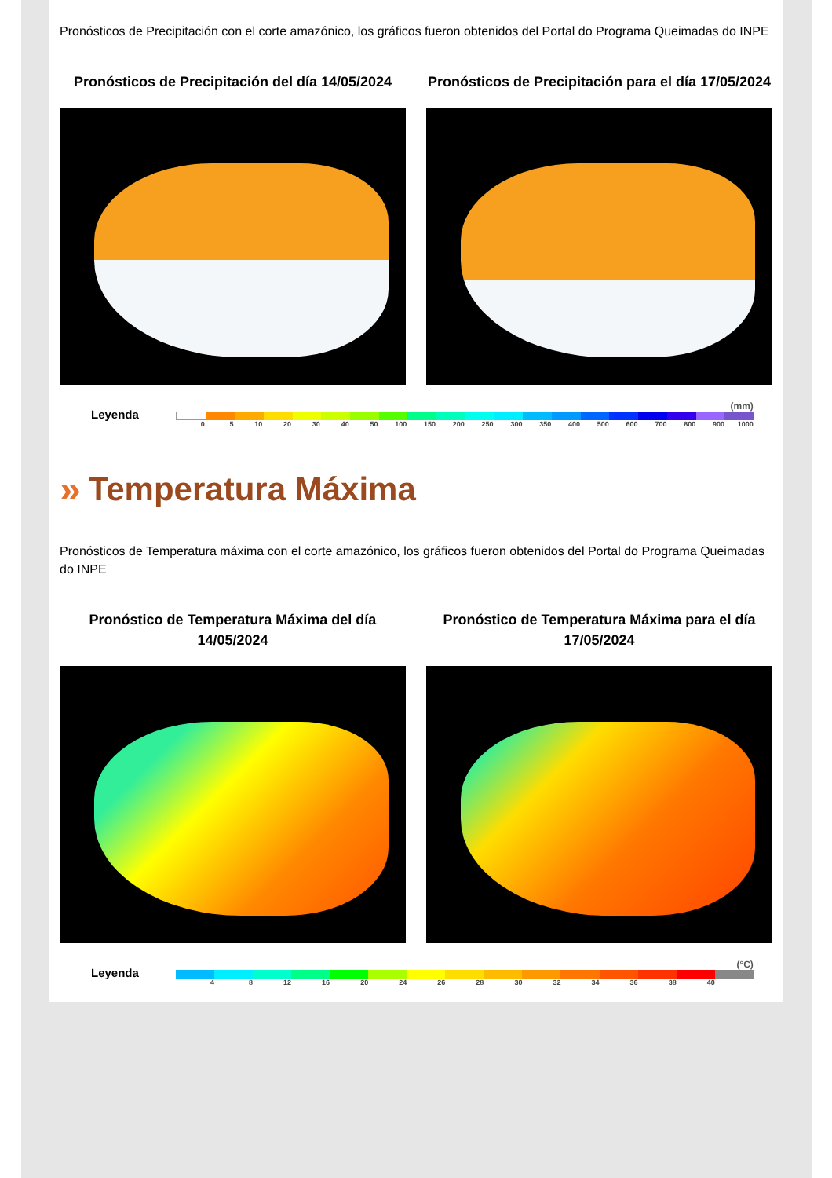Pronósticos de Precipitación con el corte amazónico, los gráficos fueron obtenidos del Portal do Programa Queimadas do INPE
Pronósticos de Precipitación del día 14/05/2024
Pronósticos de Precipitación para el día 17/05/2024
Leyenda
(mm)
0 5 10 20 30 40 50 100 150 200 250 300 350 400 500 600 700 800 900 1000
» Temperatura Máxima
Pronósticos de Temperatura máxima con el corte amazónico, los gráficos fueron obtenidos del Portal do Programa Queimadas do INPE
Pronóstico de Temperatura Máxima del día 14/05/2024
Pronóstico de Temperatura Máxima para el día 17/05/2024
Leyenda
(°C)
4 8 12 16 20 24 26 28 30 32 34 36 38 40